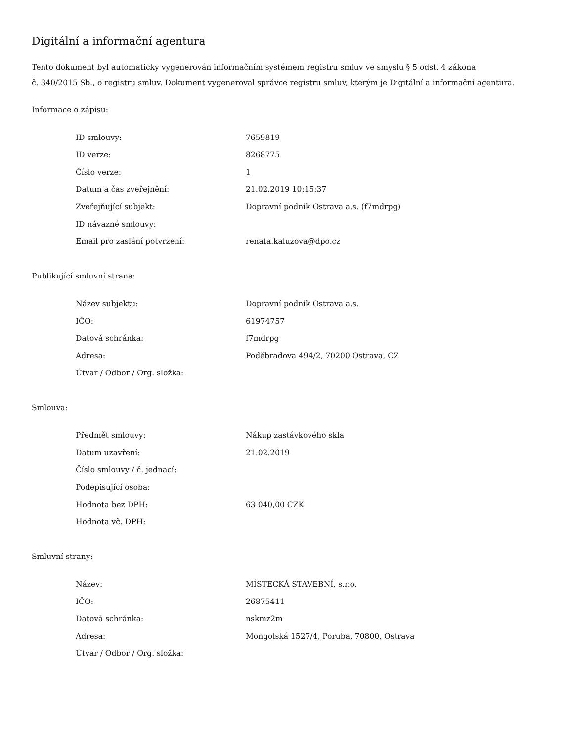Digitální a informační agentura
Tento dokument byl automaticky vygenerován informačním systémem registru smluv ve smyslu § 5 odst. 4 zákona
č. 340/2015 Sb., o registru smluv. Dokument vygeneroval správce registru smluv, kterým je Digitální a informační agentura.
Informace o zápisu:
| ID smlouvy: | 7659819 |
| ID verze: | 8268775 |
| Číslo verze: | 1 |
| Datum a čas zveřejnění: | 21.02.2019 10:15:37 |
| Zveřejňující subjekt: | Dopravní podnik Ostrava a.s. (f7mdrpg) |
| ID návazné smlouvy: | |
| Email pro zaslání potvrzení: | renata.kaluzova@dpo.cz |
Publikující smluvní strana:
| Název subjektu: | Dopravní podnik Ostrava a.s. |
| IČO: | 61974757 |
| Datová schránka: | f7mdrpg |
| Adresa: | Poděbradova 494/2, 70200 Ostrava, CZ |
| Útvar / Odbor / Org. složka: | |
Smlouva:
| Předmět smlouvy: | Nákup zastávkového skla |
| Datum uzavření: | 21.02.2019 |
| Číslo smlouvy / č. jednací: | |
| Podepisující osoba: | |
| Hodnota bez DPH: | 63 040,00 CZK |
| Hodnota vč. DPH: | |
Smluvní strany:
| Název: | MÍSTECKÁ STAVEBNÍ, s.r.o. |
| IČO: | 26875411 |
| Datová schránka: | nskmz2m |
| Adresa: | Mongolská 1527/4, Poruba, 70800, Ostrava |
| Útvar / Odbor / Org. složka: | |